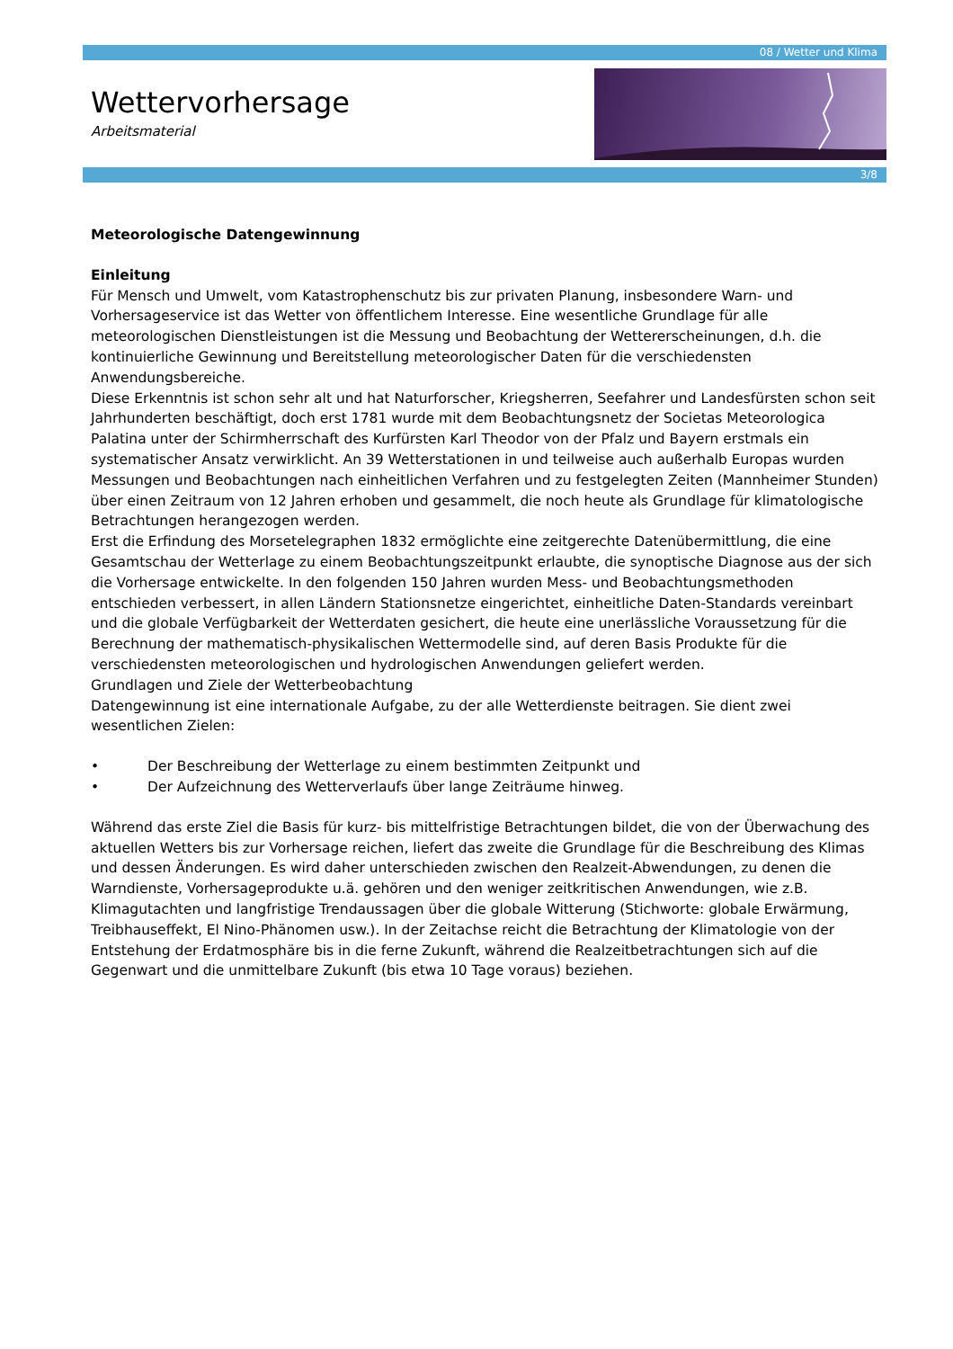08 / Wetter und Klima
Wettervorhersage
Arbeitsmaterial
3/8
Meteorologische Datengewinnung
Einleitung
Für Mensch und Umwelt, vom Katastrophenschutz bis zur privaten Planung, insbesondere Warn- und Vorhersageservice ist das Wetter von öffentlichem Interesse. Eine wesentliche Grundlage für alle meteorologischen Dienstleistungen ist die Messung und Beobachtung der Wettererscheinungen, d.h. die kontinuierliche Gewinnung und Bereitstellung meteorologischer Daten für die verschiedensten Anwendungsbereiche.
Diese Erkenntnis ist schon sehr alt und hat Naturforscher, Kriegsherren, Seefahrer und Landesfürsten schon seit Jahrhunderten beschäftigt, doch erst 1781 wurde mit dem Beobachtungsnetz der Societas Meteorologica Palatina unter der Schirmherrschaft des Kurfürsten Karl Theodor von der Pfalz und Bayern erstmals ein systematischer Ansatz verwirklicht. An 39 Wetterstationen in und teilweise auch außerhalb Europas wurden Messungen und Beobachtungen nach einheitlichen Verfahren und zu festgelegten Zeiten (Mannheimer Stunden) über einen Zeitraum von 12 Jahren erhoben und gesammelt, die noch heute als Grundlage für klimatologische Betrachtungen herangezogen werden.
Erst die Erfindung des Morsetelegraphen 1832 ermöglichte eine zeitgerechte Datenübermittlung, die eine Gesamtschau der Wetterlage zu einem Beobachtungszeitpunkt erlaubte, die synoptische Diagnose aus der sich die Vorhersage entwickelte. In den folgenden 150 Jahren wurden Mess- und Beobachtungsmethoden entschieden verbessert, in allen Ländern Stationsnetze eingerichtet, einheitliche Daten-Standards vereinbart und die globale Verfügbarkeit der Wetterdaten gesichert, die heute eine unerlässliche Voraussetzung für die Berechnung der mathematisch-physikalischen Wettermodelle sind, auf deren Basis Produkte für die verschiedensten meteorologischen und hydrologischen Anwendungen geliefert werden.
Grundlagen und Ziele der Wetterbeobachtung
Datengewinnung ist eine internationale Aufgabe, zu der alle Wetterdienste beitragen. Sie dient zwei wesentlichen Zielen:
• Der Beschreibung der Wetterlage zu einem bestimmten Zeitpunkt und
• Der Aufzeichnung des Wetterverlaufs über lange Zeiträume hinweg.
Während das erste Ziel die Basis für kurz- bis mittelfristige Betrachtungen bildet, die von der Überwachung des aktuellen Wetters bis zur Vorhersage reichen, liefert das zweite die Grundlage für die Beschreibung des Klimas und dessen Änderungen. Es wird daher unterschieden zwischen den Realzeit-Abwendungen, zu denen die Warndienste, Vorhersageprodukte u.ä. gehören und den weniger zeitkritischen Anwendungen, wie z.B. Klimagutachten und langfristige Trendaussagen über die globale Witterung (Stichworte: globale Erwärmung, Treibhauseffekt, El Nino-Phänomen usw.). In der Zeitachse reicht die Betrachtung der Klimatologie von der Entstehung der Erdatmosphäre bis in die ferne Zukunft, während die Realzeitbetrachtungen sich auf die Gegenwart und die unmittelbare Zukunft (bis etwa 10 Tage voraus) beziehen.